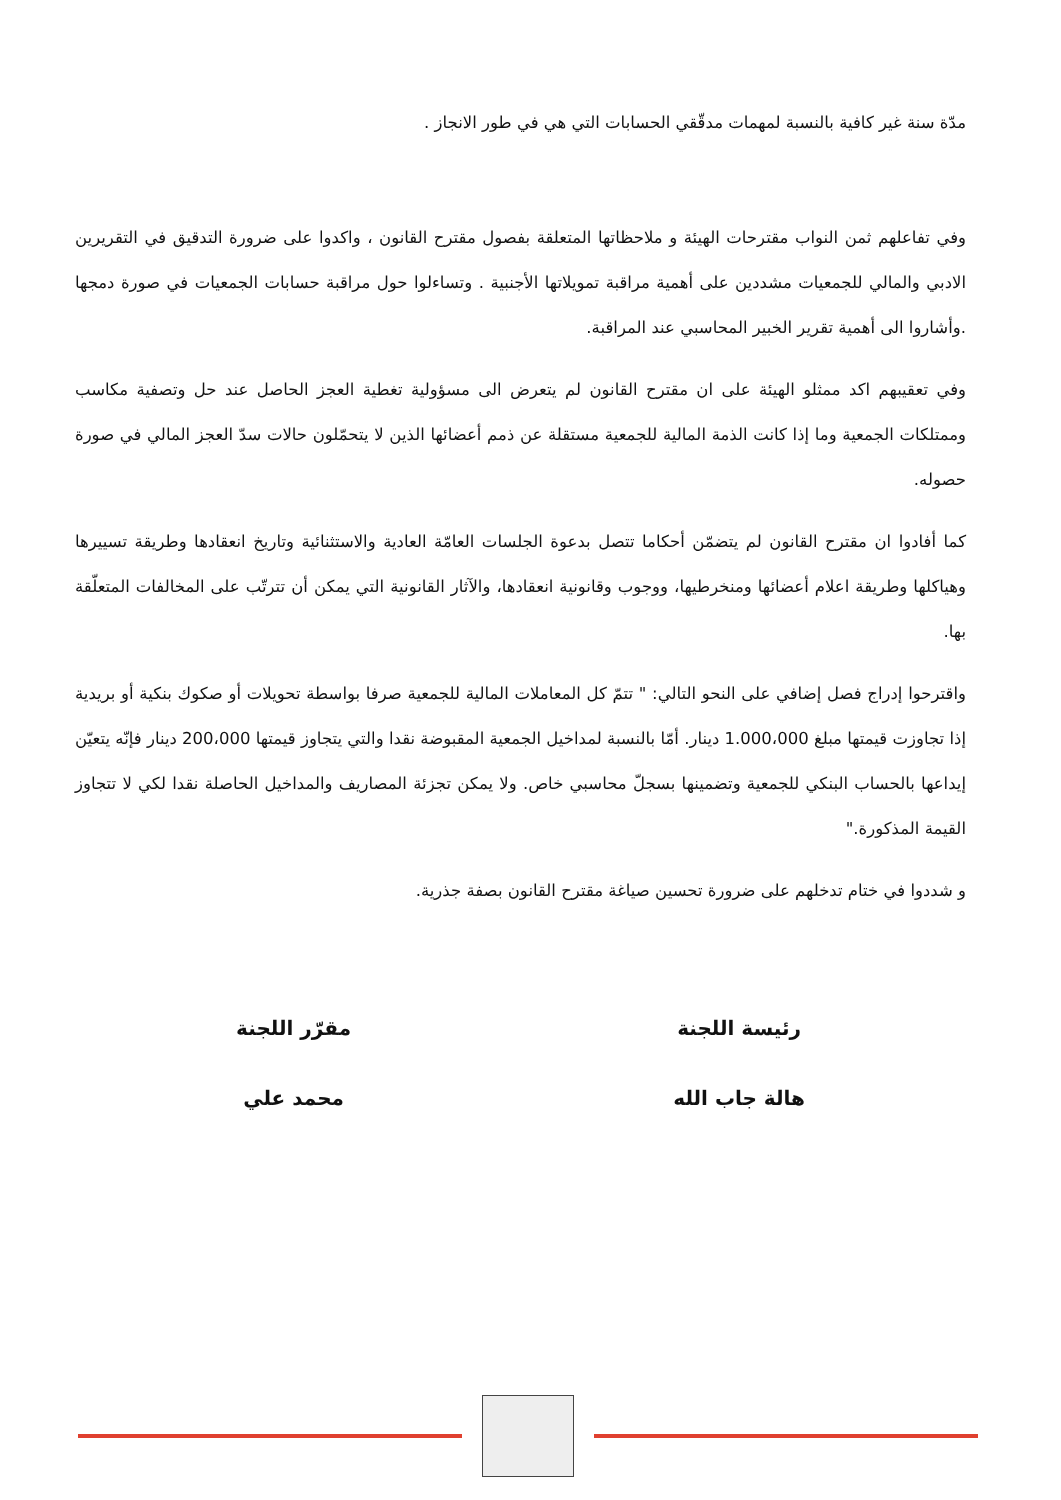مدّة سنة غير كافية بالنسبة لمهمات مدقّقي الحسابات التي هي في طور الانجاز .
وفي تفاعلهم ثمن النواب مقترحات الهيئة و ملاحظاتها المتعلقة بفصول مقترح القانون ، واكدوا على ضرورة التدقيق في التقريرين الادبي والمالي للجمعيات مشددين على أهمية مراقبة تمويلاتها الأجنبية . وتساءلوا حول مراقبة حسابات الجمعيات في صورة دمجها .وأشاروا الى أهمية تقرير الخبير المحاسبي عند المراقبة.
وفي تعقيبهم اكد ممثلو الهيئة على ان مقترح القانون لم يتعرض الى مسؤولية تغطية العجز الحاصل عند حل وتصفية مكاسب وممتلكات الجمعية وما إذا كانت الذمة المالية للجمعية مستقلة عن ذمم أعضائها الذين لا يتحمّلون حالات سدّ العجز المالي في صورة حصوله.
كما أفادوا ان مقترح القانون لم يتضمّن أحكاما تتصل بدعوة الجلسات العامّة العادية والاستثنائية وتاريخ انعقادها وطريقة تسييرها وهياكلها وطريقة اعلام أعضائها ومنخرطيها، ووجوب وقانونية انعقادها، والآثار القانونية التي يمكن أن تترتّب على المخالفات المتعلّقة بها.
واقترحوا إدراج فصل إضافي على النحو التالي: " تتمّ كل المعاملات المالية للجمعية صرفا بواسطة تحويلات أو صكوك بنكية أو بريدية إذا تجاوزت قيمتها مبلغ 1.000،000 دينار. أمّا بالنسبة لمداخيل الجمعية المقبوضة نقدا والتي يتجاوز قيمتها 200،000 دينار فإنّه يتعيّن إيداعها بالحساب البنكي للجمعية وتضمينها بسجلّ محاسبي خاص. ولا يمكن تجزئة المصاريف والمداخيل الحاصلة نقدا لكي لا تتجاوز القيمة المذكورة."
و شددوا في ختام تدخلهم على ضرورة تحسين صياغة مقترح القانون بصفة جذرية.
رئيسة اللجنة
هالة جاب الله
مقرّر اللجنة
محمد علي